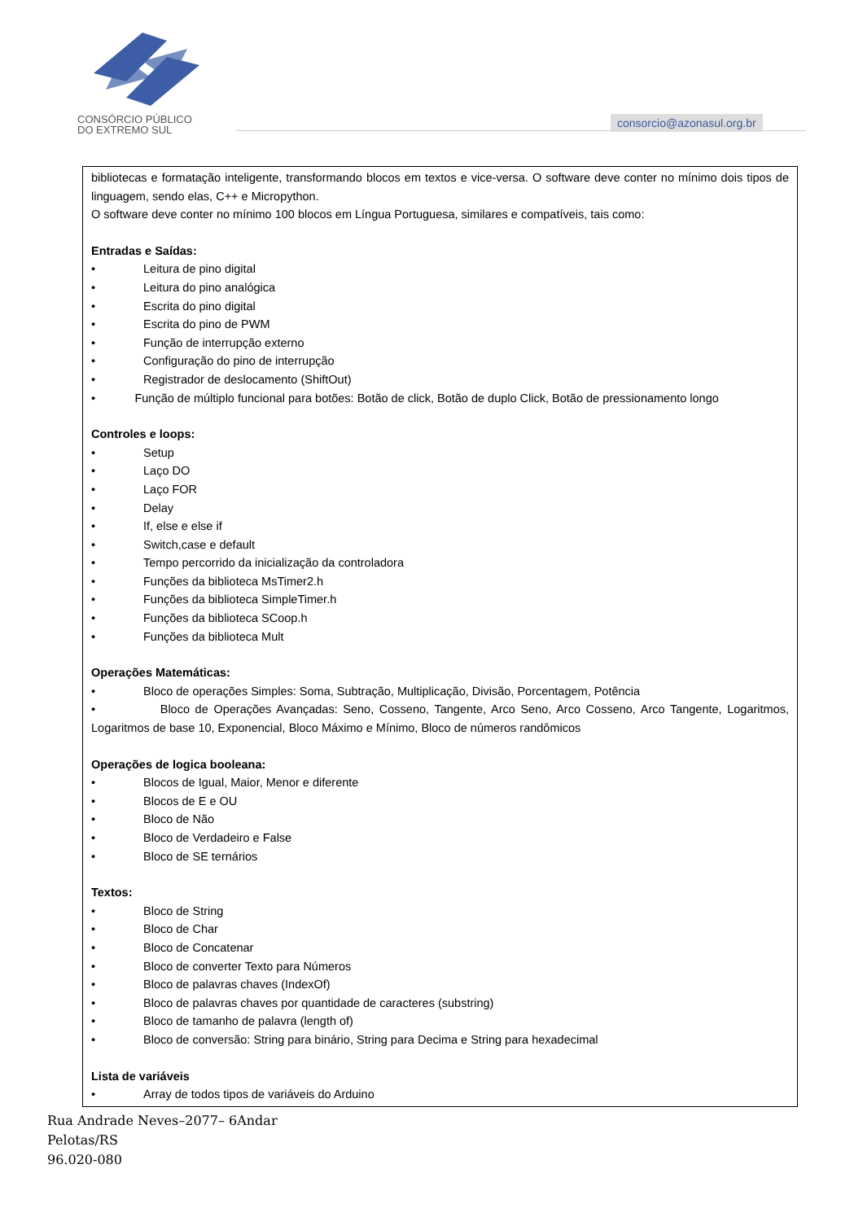CONSÓRCIO PÚBLICO
DO EXTREMO SUL
consorcio@azonasul.org.br
| bibliotecas e formatação inteligente, transformando blocos em textos e vice-versa. O software deve conter no mínimo dois tipos de linguagem, sendo elas, C++ e Micropython. O software deve conter no mínimo 100 blocos em Língua Portuguesa, similares e compatíveis, tais como: Entradas e Saídas: • Leitura de pino digital • Leitura do pino analógica • Escrita do pino digital • Escrita do pino de PWM • Função de interrupção externo • Configuração do pino de interrupção • Registrador de deslocamento (ShiftOut) • Função de múltiplo funcional para botões: Botão de click, Botão de duplo Click, Botão de pressionamento longo Controles e loops: • Setup • Laço DO • Laço FOR • Delay • If, else e else if • Switch,case e default • Tempo percorrido da inicialização da controladora • Funções da biblioteca MsTimer2.h • Funções da biblioteca SimpleTimer.h • Funções da biblioteca SCoop.h • Funções da biblioteca Mult Operações Matemáticas: • Bloco de operações Simples: Soma, Subtração, Multiplicação, Divisão, Porcentagem, Potência • Bloco de Operações Avançadas: Seno, Cosseno, Tangente, Arco Seno, Arco Cosseno, Arco Tangente, Logaritmos, Logaritmos de base 10, Exponencial, Bloco Máximo e Mínimo, Bloco de números randômicos Operações de logica booleana: • Blocos de Igual, Maior, Menor e diferente • Blocos de E e OU • Bloco de Não • Bloco de Verdadeiro e False • Bloco de SE ternários Textos: • Bloco de String • Bloco de Char • Bloco de Concatenar • Bloco de converter Texto para Números • Bloco de palavras chaves (IndexOf) • Bloco de palavras chaves por quantidade de caracteres (substring) • Bloco de tamanho de palavra (length of) • Bloco de conversão: String para binário, String para Decima e String para hexadecimal Lista de variáveis • Array de todos tipos de variáveis do Arduino |
Rua Andrade Neves–2077– 6Andar
Pelotas/RS
96.020-080